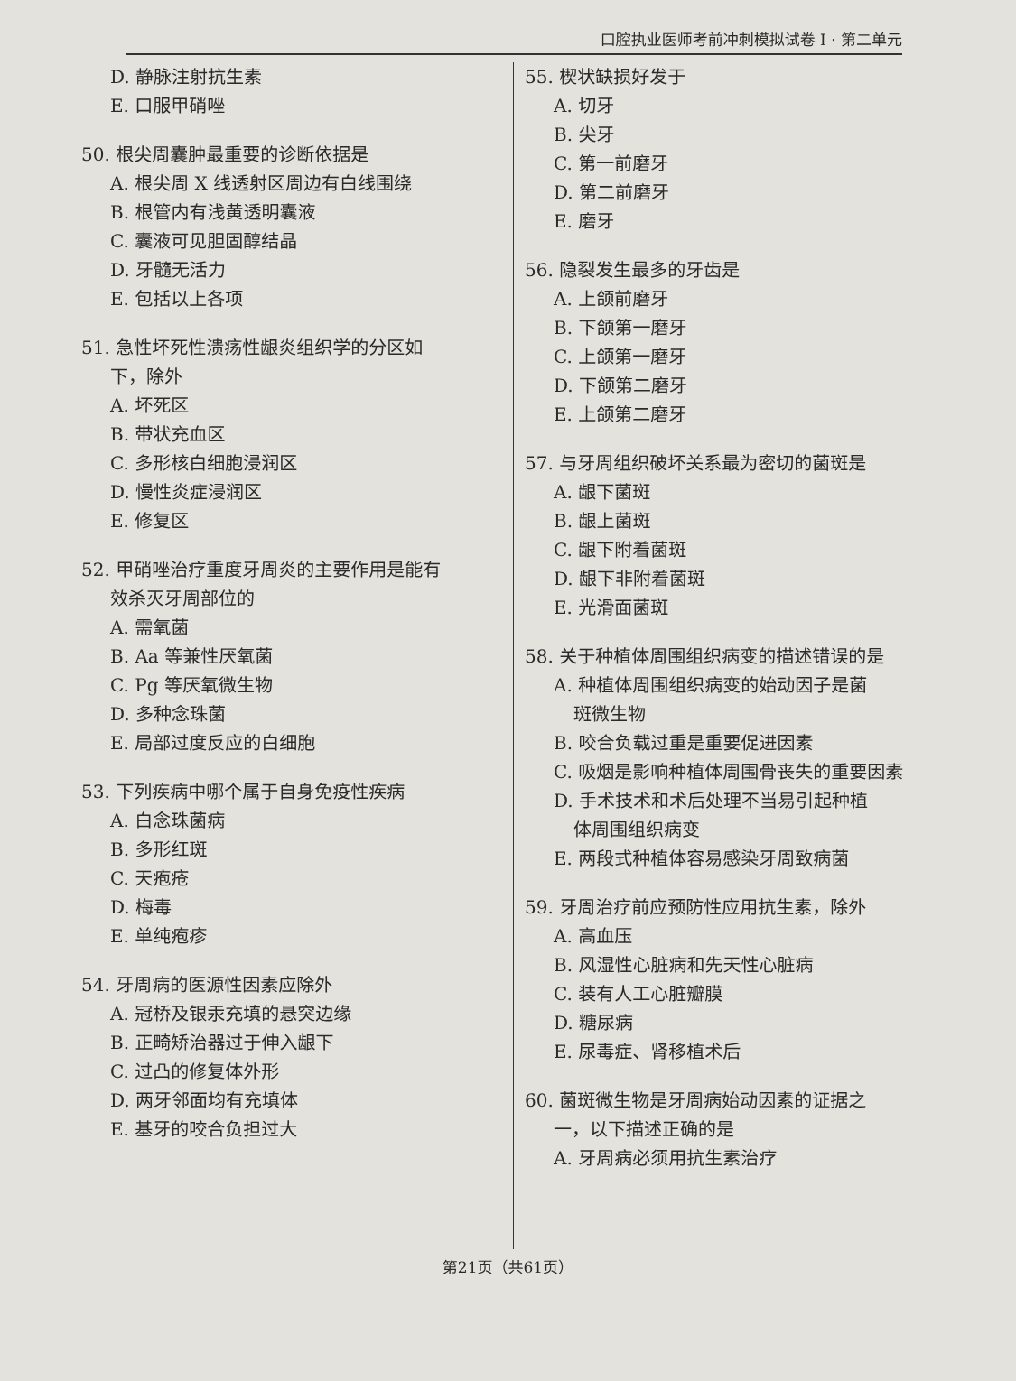口腔执业医师考前冲刺模拟试卷 I · 第二单元
D. 静脉注射抗生素
E. 口服甲硝唑
50. 根尖周囊肿最重要的诊断依据是
A. 根尖周 X 线透射区周边有白线围绕
B. 根管内有浅黄透明囊液
C. 囊液可见胆固醇结晶
D. 牙髓无活力
E. 包括以上各项
51. 急性坏死性溃疡性龈炎组织学的分区如
下，除外
A. 坏死区
B. 带状充血区
C. 多形核白细胞浸润区
D. 慢性炎症浸润区
E. 修复区
52. 甲硝唑治疗重度牙周炎的主要作用是能有
效杀灭牙周部位的
A. 需氧菌
B. Aa 等兼性厌氧菌
C. Pg 等厌氧微生物
D. 多种念珠菌
E. 局部过度反应的白细胞
53. 下列疾病中哪个属于自身免疫性疾病
A. 白念珠菌病
B. 多形红斑
C. 天疱疮
D. 梅毒
E. 单纯疱疹
54. 牙周病的医源性因素应除外
A. 冠桥及银汞充填的悬突边缘
B. 正畸矫治器过于伸入龈下
C. 过凸的修复体外形
D. 两牙邻面均有充填体
E. 基牙的咬合负担过大
55. 楔状缺损好发于
A. 切牙
B. 尖牙
C. 第一前磨牙
D. 第二前磨牙
E. 磨牙
56. 隐裂发生最多的牙齿是
A. 上颌前磨牙
B. 下颌第一磨牙
C. 上颌第一磨牙
D. 下颌第二磨牙
E. 上颌第二磨牙
57. 与牙周组织破坏关系最为密切的菌斑是
A. 龈下菌斑
B. 龈上菌斑
C. 龈下附着菌斑
D. 龈下非附着菌斑
E. 光滑面菌斑
58. 关于种植体周围组织病变的描述错误的是
A. 种植体周围组织病变的始动因子是菌
斑微生物
B. 咬合负载过重是重要促进因素
C. 吸烟是影响种植体周围骨丧失的重要因素
D. 手术技术和术后处理不当易引起种植
体周围组织病变
E. 两段式种植体容易感染牙周致病菌
59. 牙周治疗前应预防性应用抗生素，除外
A. 高血压
B. 风湿性心脏病和先天性心脏病
C. 装有人工心脏瓣膜
D. 糖尿病
E. 尿毒症、肾移植术后
60. 菌斑微生物是牙周病始动因素的证据之
一，以下描述正确的是
A. 牙周病必须用抗生素治疗
第21页（共61页）